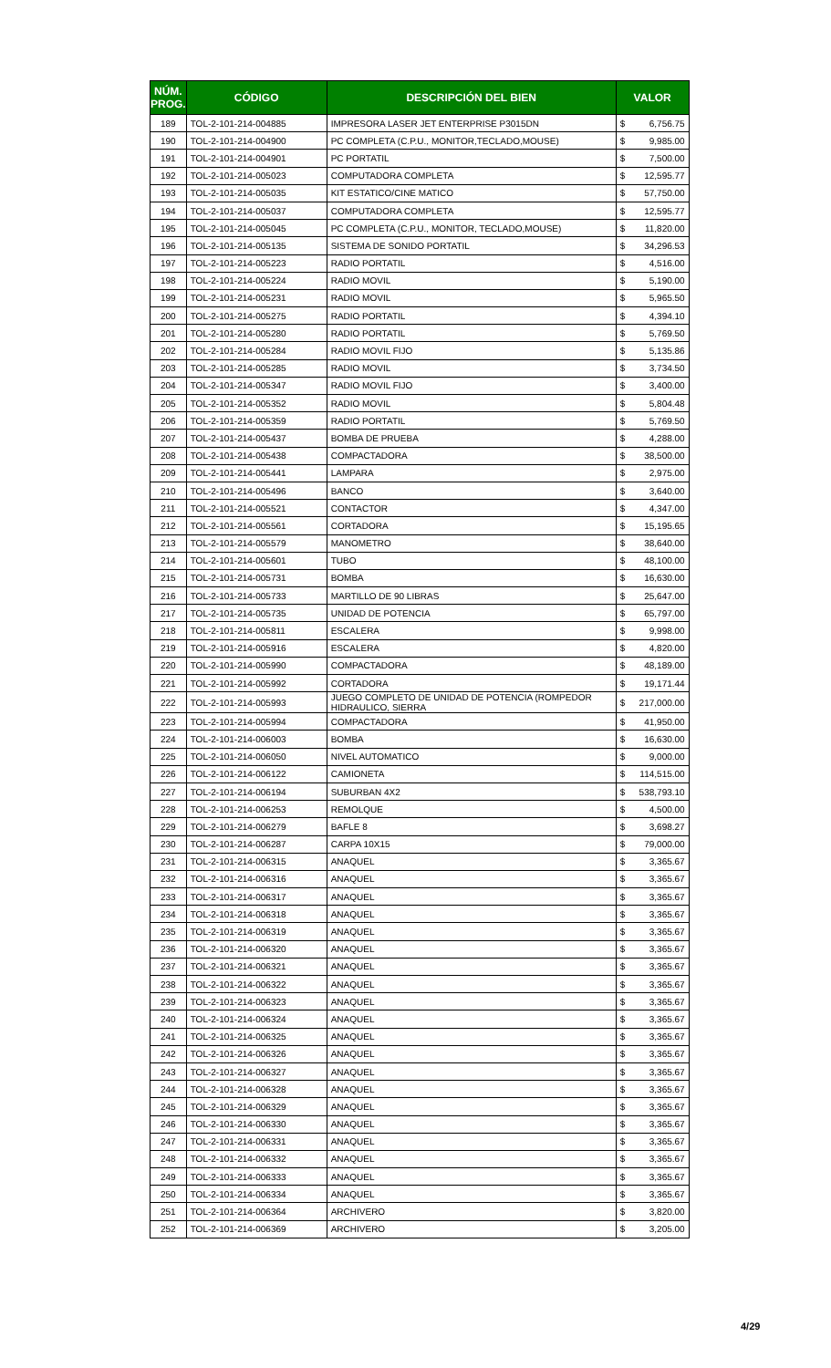| NÚM. PROG. | CÓDIGO | DESCRIPCIÓN DEL BIEN | VALOR | |
| --- | --- | --- | --- | --- |
| 189 | TOL-2-101-214-004885 | IMPRESORA LASER JET ENTERPRISE P3015DN | $ | 6,756.75 |
| 190 | TOL-2-101-214-004900 | PC COMPLETA (C.P.U., MONITOR,TECLADO,MOUSE) | $ | 9,985.00 |
| 191 | TOL-2-101-214-004901 | PC PORTATIL | $ | 7,500.00 |
| 192 | TOL-2-101-214-005023 | COMPUTADORA COMPLETA | $ | 12,595.77 |
| 193 | TOL-2-101-214-005035 | KIT ESTATICO/CINE MATICO | $ | 57,750.00 |
| 194 | TOL-2-101-214-005037 | COMPUTADORA COMPLETA | $ | 12,595.77 |
| 195 | TOL-2-101-214-005045 | PC COMPLETA (C.P.U., MONITOR, TECLADO,MOUSE) | $ | 11,820.00 |
| 196 | TOL-2-101-214-005135 | SISTEMA DE SONIDO PORTATIL | $ | 34,296.53 |
| 197 | TOL-2-101-214-005223 | RADIO PORTATIL | $ | 4,516.00 |
| 198 | TOL-2-101-214-005224 | RADIO MOVIL | $ | 5,190.00 |
| 199 | TOL-2-101-214-005231 | RADIO MOVIL | $ | 5,965.50 |
| 200 | TOL-2-101-214-005275 | RADIO PORTATIL | $ | 4,394.10 |
| 201 | TOL-2-101-214-005280 | RADIO PORTATIL | $ | 5,769.50 |
| 202 | TOL-2-101-214-005284 | RADIO MOVIL FIJO | $ | 5,135.86 |
| 203 | TOL-2-101-214-005285 | RADIO MOVIL | $ | 3,734.50 |
| 204 | TOL-2-101-214-005347 | RADIO MOVIL FIJO | $ | 3,400.00 |
| 205 | TOL-2-101-214-005352 | RADIO MOVIL | $ | 5,804.48 |
| 206 | TOL-2-101-214-005359 | RADIO PORTATIL | $ | 5,769.50 |
| 207 | TOL-2-101-214-005437 | BOMBA DE PRUEBA | $ | 4,288.00 |
| 208 | TOL-2-101-214-005438 | COMPACTADORA | $ | 38,500.00 |
| 209 | TOL-2-101-214-005441 | LAMPARA | $ | 2,975.00 |
| 210 | TOL-2-101-214-005496 | BANCO | $ | 3,640.00 |
| 211 | TOL-2-101-214-005521 | CONTACTOR | $ | 4,347.00 |
| 212 | TOL-2-101-214-005561 | CORTADORA | $ | 15,195.65 |
| 213 | TOL-2-101-214-005579 | MANOMETRO | $ | 38,640.00 |
| 214 | TOL-2-101-214-005601 | TUBO | $ | 48,100.00 |
| 215 | TOL-2-101-214-005731 | BOMBA | $ | 16,630.00 |
| 216 | TOL-2-101-214-005733 | MARTILLO DE 90 LIBRAS | $ | 25,647.00 |
| 217 | TOL-2-101-214-005735 | UNIDAD DE POTENCIA | $ | 65,797.00 |
| 218 | TOL-2-101-214-005811 | ESCALERA | $ | 9,998.00 |
| 219 | TOL-2-101-214-005916 | ESCALERA | $ | 4,820.00 |
| 220 | TOL-2-101-214-005990 | COMPACTADORA | $ | 48,189.00 |
| 221 | TOL-2-101-214-005992 | CORTADORA | $ | 19,171.44 |
| 222 | TOL-2-101-214-005993 | JUEGO COMPLETO DE UNIDAD DE POTENCIA (ROMPEDOR HIDRAULICO, SIERRA | $ | 217,000.00 |
| 223 | TOL-2-101-214-005994 | COMPACTADORA | $ | 41,950.00 |
| 224 | TOL-2-101-214-006003 | BOMBA | $ | 16,630.00 |
| 225 | TOL-2-101-214-006050 | NIVEL AUTOMATICO | $ | 9,000.00 |
| 226 | TOL-2-101-214-006122 | CAMIONETA | $ | 114,515.00 |
| 227 | TOL-2-101-214-006194 | SUBURBAN 4X2 | $ | 538,793.10 |
| 228 | TOL-2-101-214-006253 | REMOLQUE | $ | 4,500.00 |
| 229 | TOL-2-101-214-006279 | BAFLE 8 | $ | 3,698.27 |
| 230 | TOL-2-101-214-006287 | CARPA 10X15 | $ | 79,000.00 |
| 231 | TOL-2-101-214-006315 | ANAQUEL | $ | 3,365.67 |
| 232 | TOL-2-101-214-006316 | ANAQUEL | $ | 3,365.67 |
| 233 | TOL-2-101-214-006317 | ANAQUEL | $ | 3,365.67 |
| 234 | TOL-2-101-214-006318 | ANAQUEL | $ | 3,365.67 |
| 235 | TOL-2-101-214-006319 | ANAQUEL | $ | 3,365.67 |
| 236 | TOL-2-101-214-006320 | ANAQUEL | $ | 3,365.67 |
| 237 | TOL-2-101-214-006321 | ANAQUEL | $ | 3,365.67 |
| 238 | TOL-2-101-214-006322 | ANAQUEL | $ | 3,365.67 |
| 239 | TOL-2-101-214-006323 | ANAQUEL | $ | 3,365.67 |
| 240 | TOL-2-101-214-006324 | ANAQUEL | $ | 3,365.67 |
| 241 | TOL-2-101-214-006325 | ANAQUEL | $ | 3,365.67 |
| 242 | TOL-2-101-214-006326 | ANAQUEL | $ | 3,365.67 |
| 243 | TOL-2-101-214-006327 | ANAQUEL | $ | 3,365.67 |
| 244 | TOL-2-101-214-006328 | ANAQUEL | $ | 3,365.67 |
| 245 | TOL-2-101-214-006329 | ANAQUEL | $ | 3,365.67 |
| 246 | TOL-2-101-214-006330 | ANAQUEL | $ | 3,365.67 |
| 247 | TOL-2-101-214-006331 | ANAQUEL | $ | 3,365.67 |
| 248 | TOL-2-101-214-006332 | ANAQUEL | $ | 3,365.67 |
| 249 | TOL-2-101-214-006333 | ANAQUEL | $ | 3,365.67 |
| 250 | TOL-2-101-214-006334 | ANAQUEL | $ | 3,365.67 |
| 251 | TOL-2-101-214-006364 | ARCHIVERO | $ | 3,820.00 |
| 252 | TOL-2-101-214-006369 | ARCHIVERO | $ | 3,205.00 |
4/29